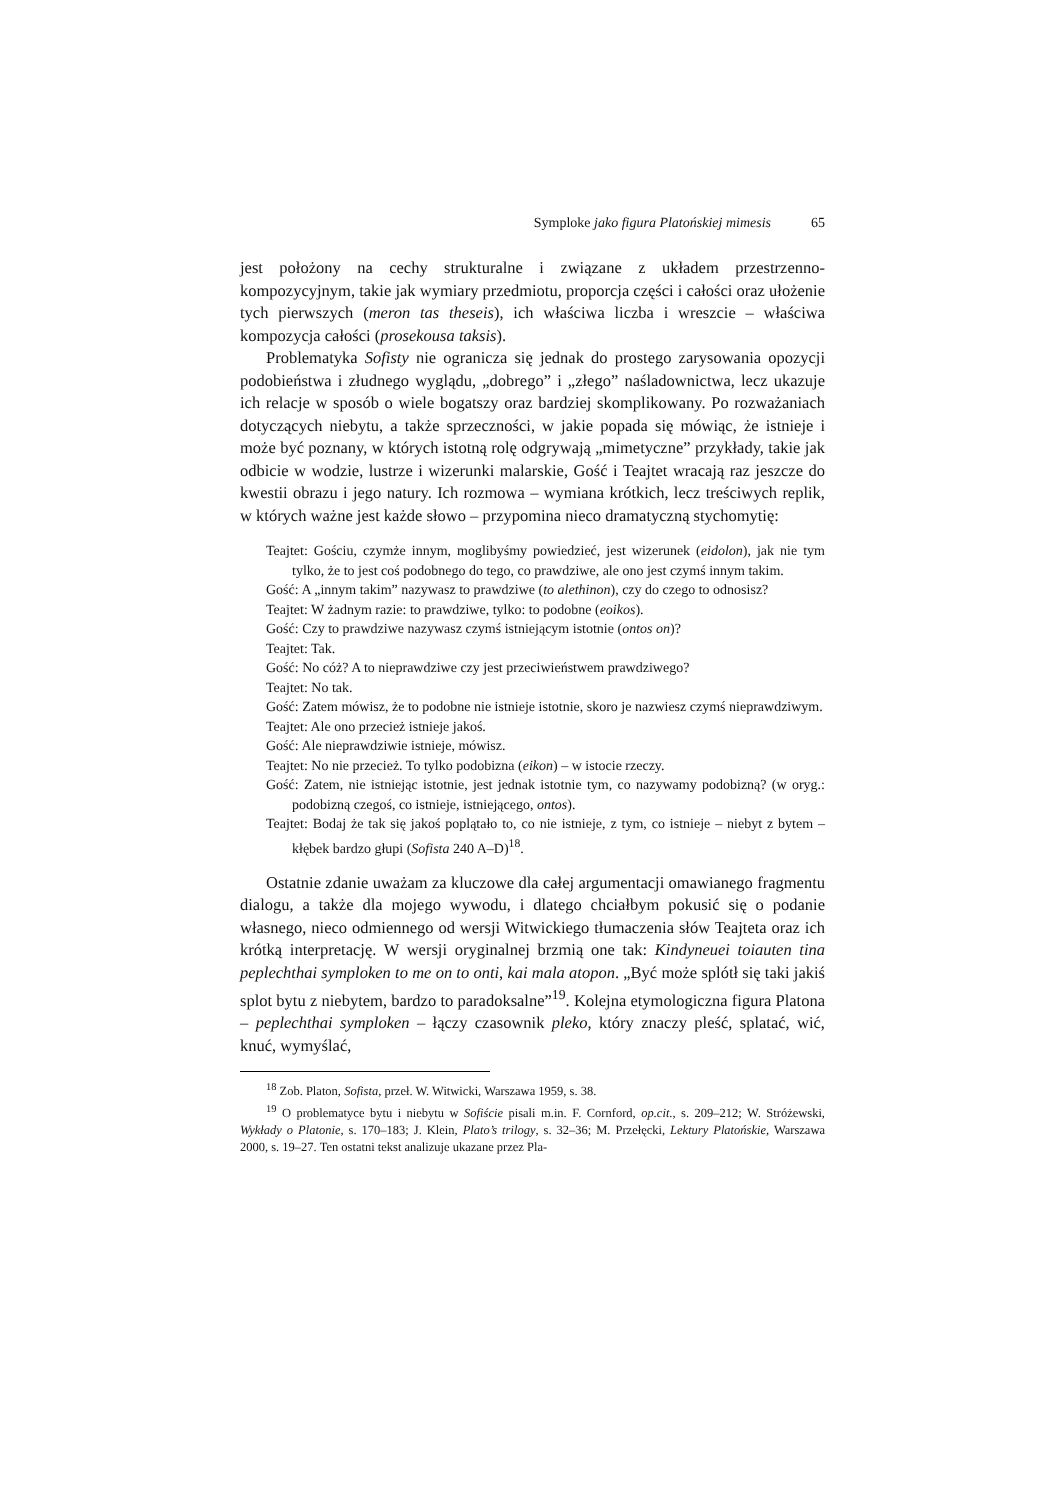Symploke jako figura Platońskiej mimesis 65
jest położony na cechy strukturalne i związane z układem przestrzenno-kompozycyjnym, takie jak wymiary przedmiotu, proporcja części i całości oraz ułożenie tych pierwszych (meron tas theseis), ich właściwa liczba i wreszcie – właściwa kompozycja całości (prosekousa taksis).
Problematyka Sofisty nie ogranicza się jednak do prostego zarysowania opozycji podobieństwa i złudnego wyglądu, „dobrego” i „złego” naśladownictwa, lecz ukazuje ich relacje w sposób o wiele bogatszy oraz bardziej skomplikowany. Po rozważaniach dotyczących niebytu, a także sprzeczności, w jakie popada się mówiąc, że istnieje i może być poznany, w których istotną rolę odgrywają „mimetyczne” przykłady, takie jak odbicie w wodzie, lustrze i wizerunki malarskie, Gość i Teajtet wracają raz jeszcze do kwestii obrazu i jego natury. Ich rozmowa – wymiana krótkich, lecz treściwych replik, w których ważne jest każde słowo – przypomina nieco dramatyczną stychomytię:
Teajtet: Gościu, czymże innym, moglibyśmy powiedzieć, jest wizerunek (eidolon), jak nie tym tylko, że to jest coś podobnego do tego, co prawdziwe, ale ono jest czymś innym takim.
Gość: A „innym takim” nazywasz to prawdziwe (to alethinon), czy do czego to odnosisz?
Teajtet: W żadnym razie: to prawdziwe, tylko: to podobne (eoikos).
Gość: Czy to prawdziwe nazywasz czymś istniejącym istotnie (ontos on)?
Teajtet: Tak.
Gość: No cóż? A to nieprawdziwe czy jest przeciwieństwem prawdziwego?
Teajtet: No tak.
Gość: Zatem mówisz, że to podobne nie istnieje istotnie, skoro je nazwiesz czymś nieprawdziwym.
Teajtet: Ale ono przecież istnieje jakoś.
Gość: Ale nieprawdziwie istnieje, mówisz.
Teajtet: No nie przecież. To tylko podobizna (eikon) – w istocie rzeczy.
Gość: Zatem, nie istniejąc istotnie, jest jednak istotnie tym, co nazywamy podobizną? (w oryg.: podobizną czegoś, co istnieje, istniejącego, ontos).
Teajtet: Bodaj że tak się jakoś poplątało to, co nie istnieje, z tym, co istnieje – niebyt z bytem – kłębek bardzo głupi (Sofista 240 A–D)<sup>18</sup>.
Ostatnie zdanie uważam za kluczowe dla całej argumentacji omawianego fragmentu dialogu, a także dla mojego wywodu, i dlatego chciałbym pokusić się o podanie własnego, nieco odmiennego od wersji Witwickiego tłumaczenia słów Teajteta oraz ich krótką interpretację. W wersji oryginalnej brzmią one tak: Kindyneuei toiauten tina peplechthai symploken to me on to onti, kai mala atopon. „Być może splótł się taki jakiś splot bytu z niebytem, bardzo to paradoksalne”<sup>19</sup>. Kolejna etymologiczna figura Platona – peplechthai symploken – łączy czasownik pleko, który znaczy pleść, splatać, wić, knuć, wymyślać,
<sup>18</sup> Zob. Platon, Sofista, przeł. W. Witwicki, Warszawa 1959, s. 38.
<sup>19</sup> O problematyce bytu i niebytu w Sofiście pisali m.in. F. Cornford, op.cit., s. 209–212; W. Stróżewski, Wykłady o Platonie, s. 170–183; J. Klein, Plato’s trilogy, s. 32–36; M. Przełęcki, Lektury Platońskie, Warszawa 2000, s. 19–27. Ten ostatni tekst analizuje ukazane przez Pla-